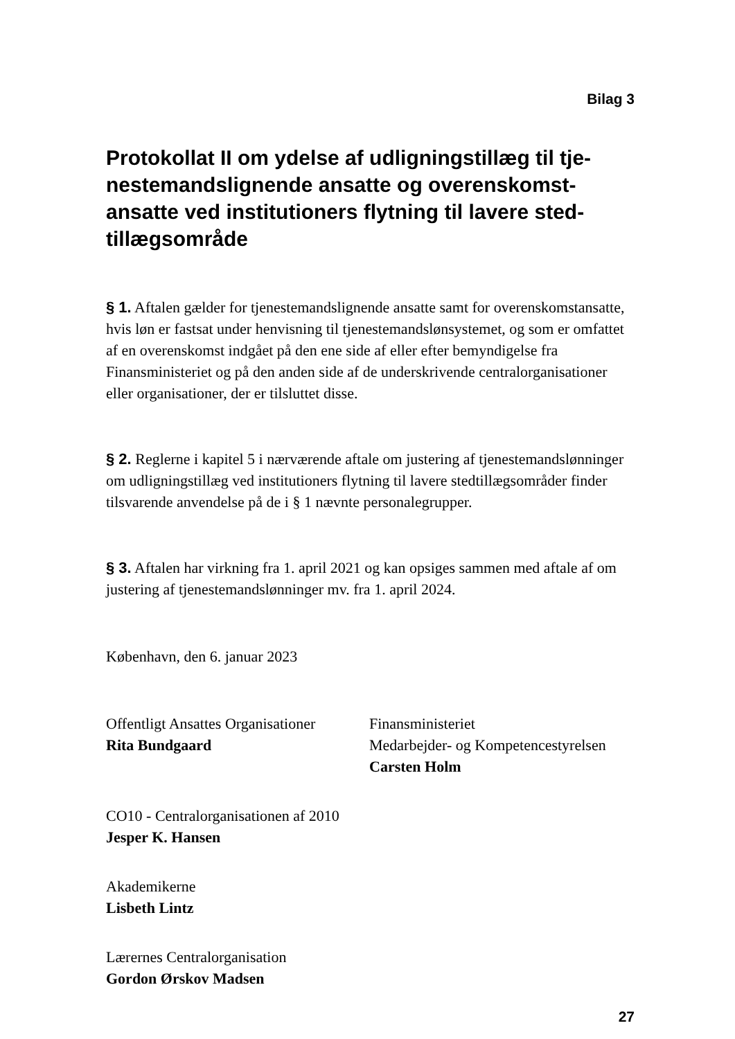Bilag 3
Protokollat II om ydelse af udligningstillæg til tje­nestemandslignende ansatte og overenskomst­ansatte ved institutioners flytning til lavere sted­tillægsområde
§ 1. Aftalen gælder for tjenestemandslignende ansatte samt for overenskomst­ansatte, hvis løn er fastsat under henvisning til tjenestemandslønsystemet, og som er omfattet af en overenskomst indgået på den ene side af eller efter be­myndigelse fra Finansministeriet og på den anden side af de underskrivende cen­tralorganisationer eller organisationer, der er tilsluttet disse.
§ 2. Reglerne i kapitel 5 i nærværende aftale om justering af tjenestemandsløn­ninger om udligningstillæg ved institutioners flytning til lavere stedtillægsom­råder finder tilsvarende anvendelse på de i § 1 nævnte personalegrupper.
§ 3. Aftalen har virkning fra 1. april 2021 og kan opsiges sammen med aftale af om justering af tjenestemandslønninger mv. fra 1. april 2024.
København, den 6. januar 2023
Offentligt Ansattes Organisationer
Rita Bundgaard
Finansministeriet
Medarbejder- og Kompetencestyrelsen
Carsten Holm
CO10 - Centralorganisationen af 2010
Jesper K. Hansen
Akademikerne
Lisbeth Lintz
Lærernes Centralorganisation
Gordon Ørskov Madsen
27